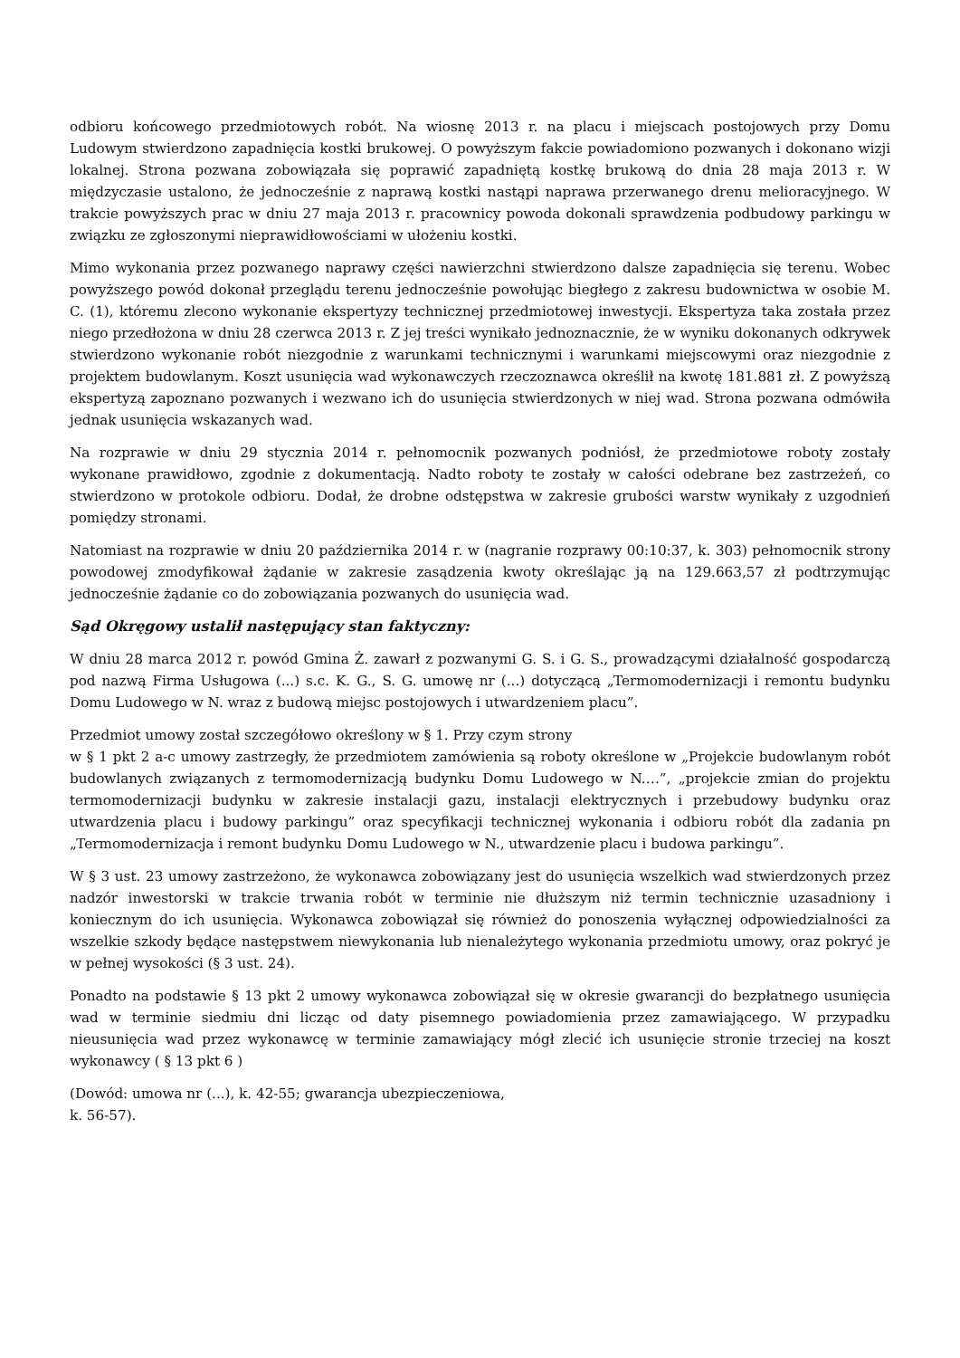odbioru końcowego przedmiotowych robót. Na wiosnę 2013 r. na placu i miejscach postojowych przy Domu Ludowym stwierdzono zapadnięcia kostki brukowej. O powyższym fakcie powiadomiono pozwanych i dokonano wizji lokalnej. Strona pozwana zobowiązała się poprawić zapadniętą kostkę brukową do dnia 28 maja 2013 r. W międzyczasie ustalono, że jednocześnie z naprawą kostki nastąpi naprawa przerwanego drenu melioracyjnego. W trakcie powyższych prac w dniu 27 maja 2013 r. pracownicy powoda dokonali sprawdzenia podbudowy parkingu w związku ze zgłoszonymi nieprawidłowościami w ułożeniu kostki.
Mimo wykonania przez pozwanego naprawy części nawierzchni stwierdzono dalsze zapadnięcia się terenu. Wobec powyższego powód dokonał przeglądu terenu jednocześnie powołując biegłego z zakresu budownictwa w osobie M. C. (1), któremu zlecono wykonanie ekspertyzy technicznej przedmiotowej inwestycji. Ekspertyza taka została przez niego przedłożona w dniu 28 czerwca 2013 r. Z jej treści wynikało jednoznacznie, że w wyniku dokonanych odkrywek stwierdzono wykonanie robót niezgodnie z warunkami technicznymi i warunkami miejscowymi oraz niezgodnie z projektem budowlanym. Koszt usunięcia wad wykonawczych rzeczoznawca określił na kwotę 181.881 zł. Z powyższą ekspertyzą zapoznano pozwanych i wezwano ich do usunięcia stwierdzonych w niej wad. Strona pozwana odmówiła jednak usunięcia wskazanych wad.
Na rozprawie w dniu 29 stycznia 2014 r. pełnomocnik pozwanych podniósł, że przedmiotowe roboty zostały wykonane prawidłowo, zgodnie z dokumentacją. Nadto roboty te zostały w całości odebrane bez zastrzeżeń, co stwierdzono w protokole odbioru. Dodał, że drobne odstępstwa w zakresie grubości warstw wynikały z uzgodnień pomiędzy stronami.
Natomiast na rozprawie w dniu 20 października 2014 r. w (nagranie rozprawy 00:10:37, k. 303) pełnomocnik strony powodowej zmodyfikował żądanie w zakresie zasądzenia kwoty określając ją na 129.663,57 zł podtrzymując jednocześnie żądanie co do zobowiązania pozwanych do usunięcia wad.
Sąd Okręgowy ustalił następujący stan faktyczny:
W dniu 28 marca 2012 r. powód Gmina Ż. zawarł z pozwanymi G. S. i G. S., prowadzącymi działalność gospodarczą pod nazwą Firma Usługowa (...) s.c. K. G., S. G. umowę nr (...) dotyczącą „Termomodernizacji i remontu budynku Domu Ludowego w N. wraz z budową miejsc postojowych i utwardzeniem placu”.
Przedmiot umowy został szczegółowo określony w § 1. Przy czym strony
w § 1 pkt 2 a-c umowy zastrzegły, że przedmiotem zamówienia są roboty określone w „Projekcie budowlanym robót budowlanych związanych z termomodernizacją budynku Domu Ludowego w N.…”, „projekcie zmian do projektu termomodernizacji budynku w zakresie instalacji gazu, instalacji elektrycznych i przebudowy budynku oraz utwardzenia placu i budowy parkingu” oraz specyfikacji technicznej wykonania i odbioru robót dla zadania pn „Termomodernizacja i remont budynku Domu Ludowego w N., utwardzenie placu i budowa parkingu”.
W § 3 ust. 23 umowy zastrzeżono, że wykonawca zobowiązany jest do usunięcia wszelkich wad stwierdzonych przez nadzór inwestorski w trakcie trwania robót w terminie nie dłuższym niż termin technicznie uzasadniony i koniecznym do ich usunięcia. Wykonawca zobowiązał się również do ponoszenia wyłącznej odpowiedzialności za wszelkie szkody będące następstwem niewykonania lub nienależytego wykonania przedmiotu umowy, oraz pokryć je w pełnej wysokości (§ 3 ust. 24).
Ponadto na podstawie § 13 pkt 2 umowy wykonawca zobowiązał się w okresie gwarancji do bezpłatnego usunięcia wad w terminie siedmiu dni licząc od daty pisemnego powiadomienia przez zamawiającego. W przypadku nieusunięcia wad przez wykonawcę w terminie zamawiający mógł zlecić ich usunięcie stronie trzeciej na koszt wykonawcy ( § 13 pkt 6 )
(Dowód: umowa nr (...), k. 42-55; gwarancja ubezpieczeniowa,
k. 56-57).